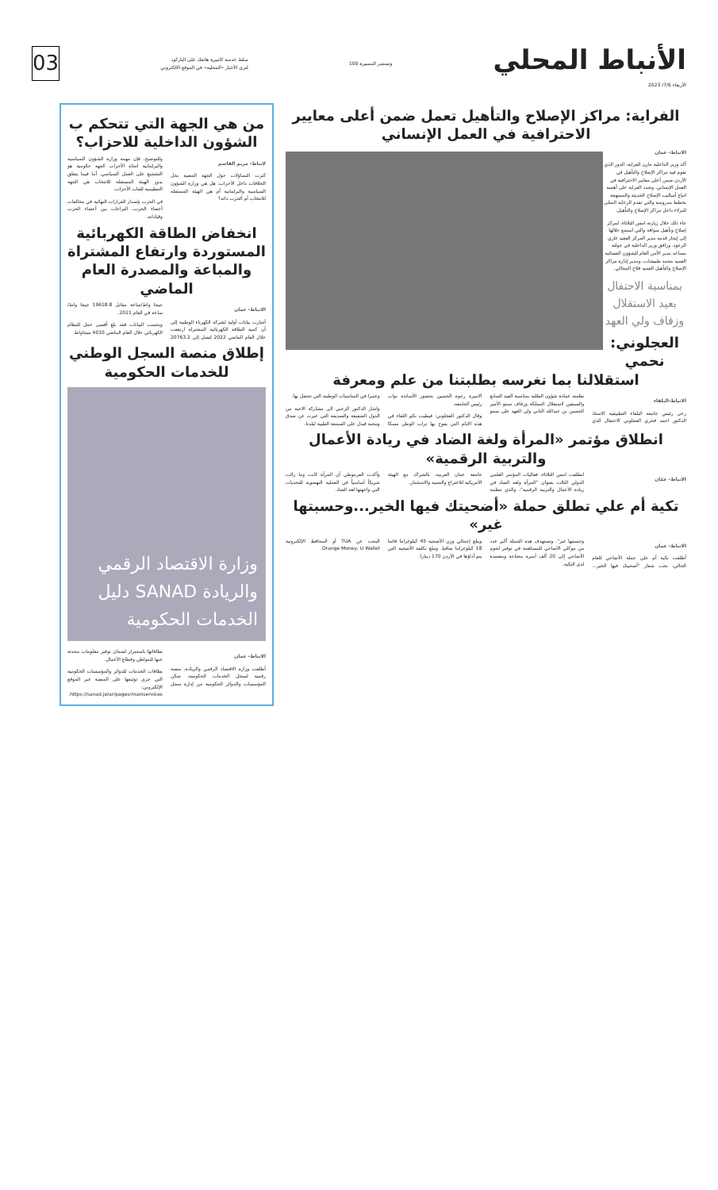الأنباط المحلي
الأربعاء 7/6/ 2023
وتستمر المسيرة 100
سلط عدسة كاميرة هاتفك على الباركود
لترى الأخبار «المحلية» في الموقع الالكتروني
03
الفراية: مراكز الإصلاح والتأهيل تعمل ضمن أعلى معايير الاحترافية في العمل الإنساني
الانباط- عمان
أكد وزير الداخلية مازن الفراية، الدور الذي تقوم فيه مراكز الإصلاح والتأهيل في الأردن ضمن أعلى معايير الاحترافية في العمل الإنساني. وشدد الفراية على أهمية اتباع أساليب الإصلاح الحديثة والممنهجة بخطط مدروسة والتي تقدم الرعاية المثلى للنزلاء داخل مراكز الإصلاح والتأهيل.
جاء ذلك خلال زيارته امس الثلاثاء، لمركز إصلاح وتأهيل سواقة والتي استمع خلالها إلى إيجاز قدمه مدير المركز العقيد غازي الرعود. ورافق وزير الداخلية في جولته مساعد مدير الأمن العام للشؤون القضائية العميد محمد طبيشات، ومدير إدارة مراكز الإصلاح والتأهيل العميد فلاح المجالي.
بمناسبة الاحتفال بعيد الاستقلال وزفاف ولي العهد
العجلوني: نحمي استقلالنا بما نغرسه بطلبتنا من علم ومعرفة
الانباط-البلقاء
رعى رئيس جامعة البلقاء التطبيقية الاستاذ الدكتور احمد فخري العجلوني الاحتفال الذي نظمته عمادة شؤون الطلبة بمناسبة العيد السابع والسبعين لاستقلال المملكة وزفاف سمو الأمير الحسين بن عبدالله الثاني ولي العهد على سمو الاميرة رجوة الحسين بحضور الأساتذة نواب رئيس الجامعة.
وقال الدكتور العجلوني: فيطيب بكم اللقاء في هذه الايام التي يفوح بها تراب الوطن مسكا وعنبرا في المناسبات الوطنية التي تحتفل بها.
واشار الدكتور الزعبي الى مشاركة الاحبة من الدول الشقيقة والصديقة التي عبرت عن صدق ومحبة فيدل على السمعة الطيبة لبلدنا.
انطلاق مؤتمر «المرأة ولغة الضاد في ريادة الأعمال والتربية الرقمية»
الانباط- عمّان
انطلقت امس الثلاثاء، فعاليات المؤتمر العلمي الدولي الثالث بعنوان "المرأة ولغة الضاد في ريادة الأعمال والتربية الرقمية"، والذي تنظمه جامعة عمان العربية، بالشراك مع الهيئة الأمريكية للاختراع والتنمية والاستثمار.
وأكدت العرموطي أن المرأة كانت وما زالت شريكاً أساسياً في العملية النهضوية للتحديات التي واجهتها لغة الضاد.
تكية أم علي تطلق حملة «أضحيتك فيها الخير...وحسبتها غير»
الانباط- عمان
أطلقت تكية أم علي حملة الأضاحي للعام الحالي، تحت شعار "أضحيتك فيها الخير... وحسبتها غير". وتستهدف هذه الحملة أكبر عدد من موكلي الأضاحي للمساهمة في توفير لحوم الأضاحي إلى 20 ألف أسرة محتاجة ومعتمدة لدى التكية.
ويبلغ إجمالي وزن الأضحية 45 كيلوغراما قائما 18 كيلوغراما صافيا. وتبلغ تكلفة الأضحية التي يتم أداؤها في الأردن 170 دينارا.
البحث عن TUA أو المحافظ الإلكترونية Orange Money، U Wallet.
من هي الجهة التي تتحكم ب الشؤون الداخلية للاحزاب؟
لانباط- مريم القاسم
كثرت التساؤلات حول الجهة المعنية بحل الخلافات داخل الأحزاب، هل هي وزارة الشؤون السياسية والبرلمانية أم هي الهيئة المستقلة للانتخاب أم الحزب ذاته؟
وللتوضيح، فإن مهمة وزارة الشؤون السياسية والبرلمانية اتجاه الأحزاب كجهة حكومية هو التشجيع على العمل السياسي. أما فيما يتعلق بدور الهيئة المستقلة للانتخاب هي الجهة التنظيمية للفات الأحزاب.
في الحزب بإصدار القرارات النهائية في مخالفات أعضاء الحزب، النزاعات بين أعضاء الحزب وقياداته.
انخفاض الطاقة الكهربائية المستوردة وارتفاع المشتراة والمباعة والمصدرة العام الماضي
الانباط- عمان
أشارت بيانات أولية لشركة الكهرباء الوطنية إلى أن كمية الطاقة الكهربائية المشتراة ارتفعت خلال العام الماضي 2022 لتصل إلى 20763.2 جيجا واط/ساعة مقابل 19618.8 جيجا واط/ساعة في العام 2021.
وبحسب البيانات فقد بلغ أقصى حمل للنظام الكهربائي خلال العام الماضي 4010 ميجاواط.
إطلاق منصة السجل الوطني للخدمات الحكومية
وزارة الاقتصاد الرقمي والريادة SANAD دليل الخدمات الحكومية
الانباط- عمان
أطلقت وزارة الاقتصاد الرقمي والريادة، منصة رقمية لسجل الخدمات الحكومية، تمكن المؤسسات والدوائر الحكومية من إدارة سجل بطاقاتها باستمرار لضمان توفير معلومات محدثة عنها للمواطن وقطاع الأعمال.
بطاقات الخدمات للدوائر والمؤسسات الحكومية التي جرى توثيقها على المنصة عبر الموقع الإلكتروني: https://sanad.jo/ar/pages/mainservices.